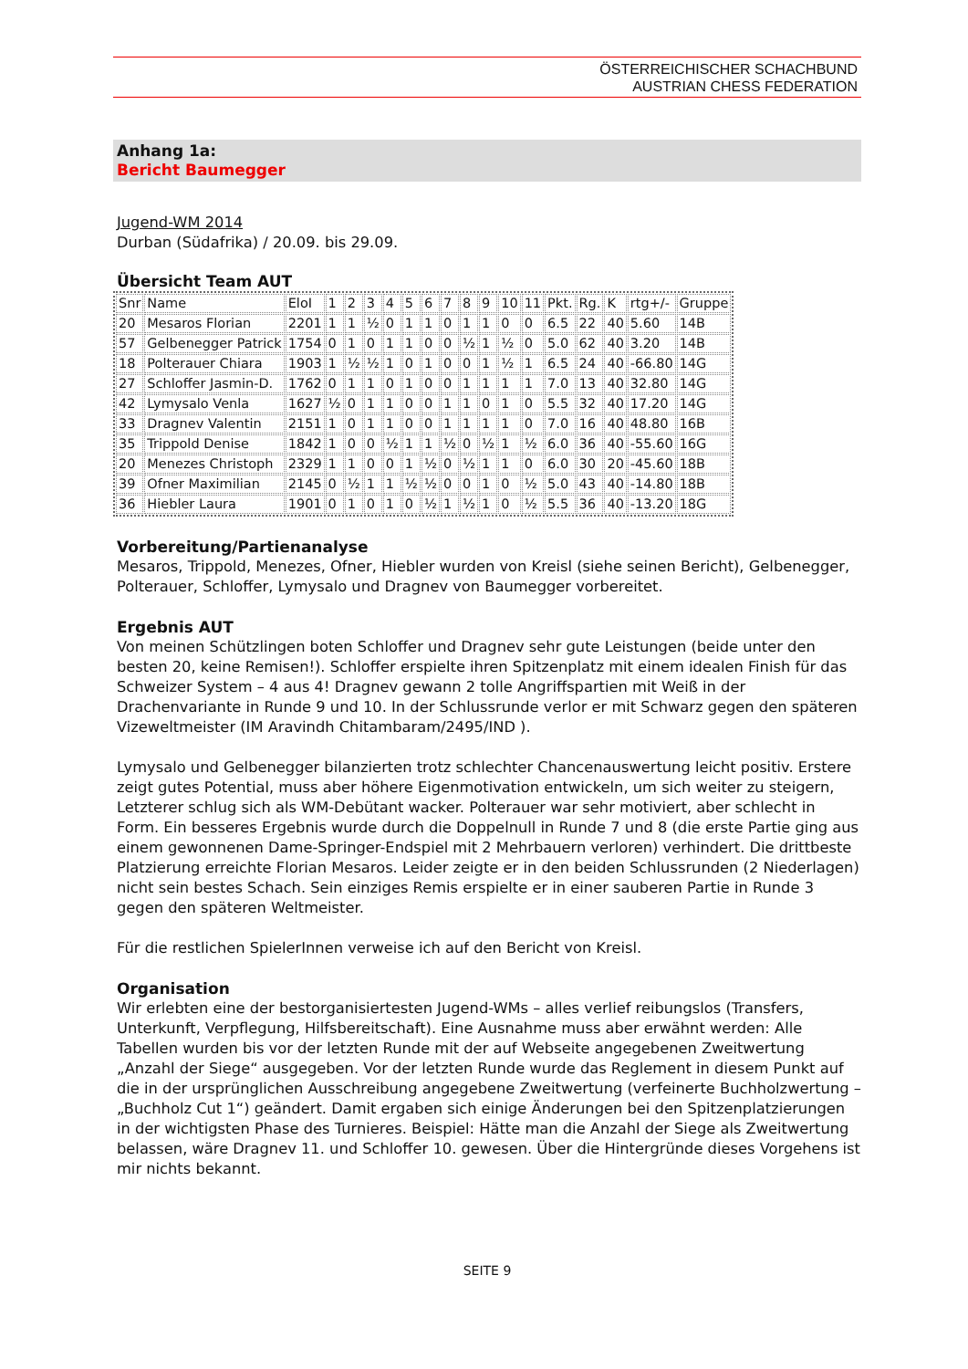ÖSTERREICHISCHER SCHACHBUND
AUSTRIAN CHESS FEDERATION
Anhang 1a:
Bericht Baumegger
Jugend-WM 2014
Durban (Südafrika) / 20.09. bis 29.09.
Übersicht Team AUT
| Snr | Name | EloI | 1 | 2 | 3 | 4 | 5 | 6 | 7 | 8 | 9 | 10 | 11 | Pkt. | Rg. | K | rtg+/- | Gruppe |
| 20 | Mesaros Florian | 2201 | 1 | 1 | ½ | 0 | 1 | 1 | 0 | 1 | 1 | 0 | 0 | 6.5 | 22 | 40 | 5.60 | 14B |
| 57 | Gelbenegger Patrick | 1754 | 0 | 1 | 0 | 1 | 1 | 0 | 0 | ½ | 1 | ½ | 0 | 5.0 | 62 | 40 | 3.20 | 14B |
| 18 | Polterauer Chiara | 1903 | 1 | ½ | ½ | 1 | 0 | 1 | 0 | 0 | 1 | ½ | 1 | 6.5 | 24 | 40 | -66.80 | 14G |
| 27 | Schloffer Jasmin-D. | 1762 | 0 | 1 | 1 | 0 | 1 | 0 | 0 | 1 | 1 | 1 | 1 | 7.0 | 13 | 40 | 32.80 | 14G |
| 42 | Lymysalo Venla | 1627 | ½ | 0 | 1 | 1 | 0 | 0 | 1 | 1 | 0 | 1 | 0 | 5.5 | 32 | 40 | 17.20 | 14G |
| 33 | Dragnev Valentin | 2151 | 1 | 0 | 1 | 1 | 0 | 0 | 1 | 1 | 1 | 1 | 0 | 7.0 | 16 | 40 | 48.80 | 16B |
| 35 | Trippold Denise | 1842 | 1 | 0 | 0 | ½ | 1 | 1 | ½ | 0 | ½ | 1 | ½ | 6.0 | 36 | 40 | -55.60 | 16G |
| 20 | Menezes Christoph | 2329 | 1 | 1 | 0 | 0 | 1 | ½ | 0 | ½ | 1 | 1 | 0 | 6.0 | 30 | 20 | -45.60 | 18B |
| 39 | Ofner Maximilian | 2145 | 0 | ½ | 1 | 1 | ½ | ½ | 0 | 0 | 1 | 0 | ½ | 5.0 | 43 | 40 | -14.80 | 18B |
| 36 | Hiebler Laura | 1901 | 0 | 1 | 0 | 1 | 0 | ½ | 1 | ½ | 1 | 0 | ½ | 5.5 | 36 | 40 | -13.20 | 18G |
Vorbereitung/Partienanalyse
Mesaros, Trippold, Menezes, Ofner, Hiebler wurden von Kreisl (siehe seinen Bericht), Gelbenegger, Polterauer, Schloffer, Lymysalo und Dragnev von Baumegger vorbereitet.
Ergebnis AUT
Von meinen Schützlingen boten Schloffer und Dragnev sehr gute Leistungen (beide unter den besten 20, keine Remisen!). Schloffer erspielte ihren Spitzenplatz mit einem idealen Finish für das Schweizer System – 4 aus 4! Dragnev gewann 2 tolle Angriffspartien mit Weiß in der Drachenvariante in Runde 9 und 10. In der Schlussrunde verlor er mit Schwarz gegen den späteren Vizeweltmeister (IM Aravindh Chitambaram/2495/IND ).
Lymysalo und Gelbenegger bilanzierten trotz schlechter Chancenauswertung leicht positiv. Erstere zeigt gutes Potential, muss aber höhere Eigenmotivation entwickeln, um sich weiter zu steigern, Letzterer schlug sich als WM-Debütant wacker. Polterauer war sehr motiviert, aber schlecht in Form. Ein besseres Ergebnis wurde durch die Doppelnull in Runde 7 und 8 (die erste Partie ging aus einem gewonnenen Dame-Springer-Endspiel mit 2 Mehrbauern verloren) verhindert. Die drittbeste Platzierung erreichte Florian Mesaros. Leider zeigte er in den beiden Schlussrunden (2 Niederlagen) nicht sein bestes Schach. Sein einziges Remis erspielte er in einer sauberen Partie in Runde 3 gegen den späteren Weltmeister.
Für die restlichen SpielerInnen verweise ich auf den Bericht von Kreisl.
Organisation
Wir erlebten eine der bestorganisiertesten Jugend-WMs – alles verlief reibungslos (Transfers, Unterkunft, Verpflegung, Hilfsbereitschaft). Eine Ausnahme muss aber erwähnt werden: Alle Tabellen wurden bis vor der letzten Runde mit der auf Webseite angegebenen Zweitwertung „Anzahl der Siege“ ausgegeben. Vor der letzten Runde wurde das Reglement in diesem Punkt auf die in der ursprünglichen Ausschreibung angegebene Zweitwertung (verfeinerte Buchholzwertung – „Buchholz Cut 1“) geändert. Damit ergaben sich einige Änderungen bei den Spitzenplatzierungen in der wichtigsten Phase des Turnieres. Beispiel: Hätte man die Anzahl der Siege als Zweitwertung belassen, wäre Dragnev 11. und Schloffer 10. gewesen. Über die Hintergründe dieses Vorgehens ist mir nichts bekannt.
SEITE 9